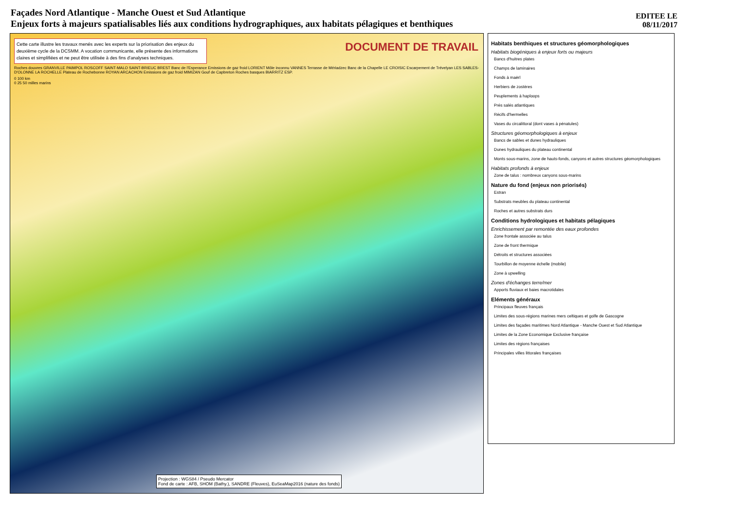Façades Nord Atlantique - Manche Ouest et Sud Atlantique
Enjeux forts à majeurs spatialisables liés aux conditions hydrographiques, aux habitats pélagiques et benthiques
EDITEE LE
08/11/2017
Cette carte illustre les travaux menés avec les experts sur la priorisation des enjeux du deuxième cycle de la DCSMM. A vocation communicante, elle présente des informations claires et simplifiées et ne peut être utilisée à des fins d'analyses techniques.
DOCUMENT DE TRAVAIL
Roches douvres GRANVILLE PAIMPOL ROSCOFF SAINT-MALO SAINT-BRIEUC BREST Banc de l'Esperance Emissions de gaz froid LORIENT Môle inconnu VANNES Terrasse de Mériadzec Banc de la Chapelle LE CROISIC Escarpement de Trévelyan LES SABLES-D'OLONNE LA ROCHELLE Plateau de Rochebonne ROYAN ARCACHON Emissions de gaz froid MIMIZAN Gouf de Capbreton Roches basques BIARRITZ ESP.
0 100 km
0 25 50 milles marins
Projection : WGS84 / Pseudo Mercator
Fond de carte : AFB, SHOM (Bathy.), SANDRE (Fleuves), EuSeaMap2016 (nature des fonds)
Habitats benthiques et structures géomorphologiques
Habitats biogéniques à enjeux forts ou majeurs
Bancs d'huitres plates
Champs de laminaires
Fonds à maërl
Herbiers de zostères
Peuplements à haploops
Prés salés atlantiques
Récifs d'hermelles
Vases du circalittoral (dont vases à pénatules)
Structures géomorphologiques à enjeux
Bancs de sables et dunes hydrauliques
Dunes hydrauliques du plateau continental
Monts sous-marins, zone de hauts-fonds, canyons et autres structures géomorphologiques
Habitats profonds à enjeux
Zone de talus : nombreux canyons sous-marins
Nature du fond (enjeux non priorisés)
Estran
Substrats meubles du plateau continental
Roches et autres substrats durs
Conditions hydrologiques et habitats pélagiques
Enrichissement par remontée des eaux profondes
Zone frontale associée au talus
Zone de front thermique
Détroits et structures associées
Tourbillon de moyenne échelle (mobile)
Zone à upwelling
Zones d'échanges terre/mer
Apports fluviaux et baies macrotidales
Eléments généraux
Principaux fleuves français
Limites des sous-régions marines mers celtiques et golfe de Gascogne
Limites des façades maritimes Nord Atlantique - Manche Ouest et Sud Atlantique
Limites de la Zone Economique Exclusive française
Limites des régions françaises
Principales villes littorales françaises